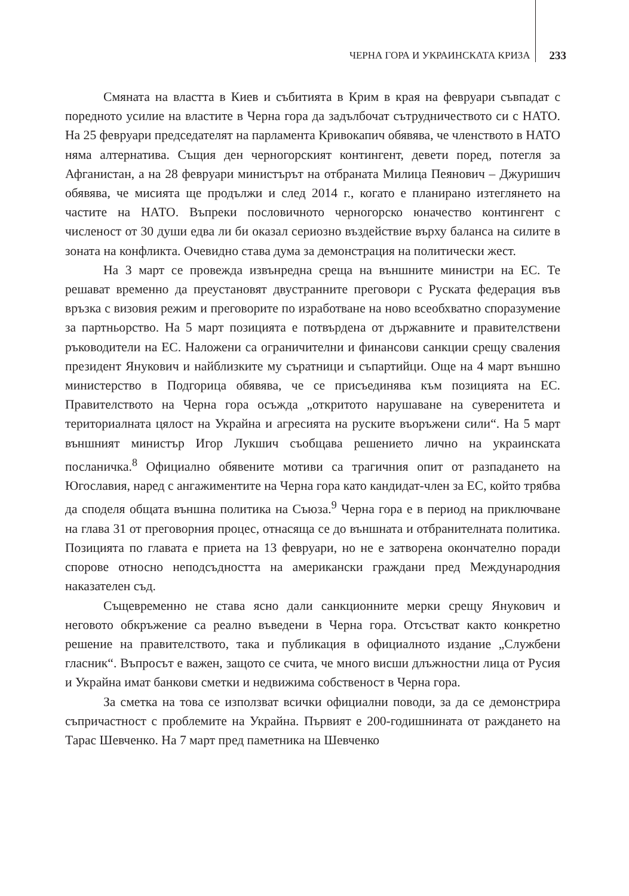ЧЕРНА ГОРА И УКРАИНСКАТА КРИЗА 233
Смяната на властта в Киев и събитията в Крим в края на февруари съвпадат с поредното усилие на властите в Черна гора да задълбочат сътрудничеството си с НАТО. На 25 февруари председателят на парламента Кривокапич обявява, че членството в НАТО няма алтернатива. Същия ден черногорският контингент, девети поред, потегля за Афганистан, а на 28 февруари министърът на отбраната Милица Пеянович – Джуришич обявява, че мисията ще продължи и след 2014 г., когато е планирано изтеглянето на частите на НАТО. Въпреки пословичното черногорско юначество контингент с численост от 30 души едва ли би оказал сериозно въздействие върху баланса на силите в зоната на конфликта. Очевидно става дума за демонстрация на политически жест.
На 3 март се провежда извънредна среща на външните министри на ЕС. Те решават временно да преустановят двустранните преговори с Руската федерация във връзка с визовия режим и преговорите по изработване на ново всеобхватно споразумение за партньорство. На 5 март позицията е потвърдена от държавните и правителствени ръководители на ЕС. Наложени са ограничителни и финансови санкции срещу сваления президент Янукович и найблизките му съратници и съпартийци. Още на 4 март външно министерство в Подгорица обявява, че се присъединява към позицията на ЕС. Правителството на Черна гора осъжда „откритото нарушаване на суверенитета и териториалната цялост на Украйна и агресията на руските въоръжени сили“. На 5 март външният министър Игор Лукшич съобщава решението лично на украинската посланичка.<sup>8</sup> Официално обявените мотиви са трагичния опит от разпадането на Югославия, наред с ангажиментите на Черна гора като кандидат-член за ЕС, който трябва да споделя общата външна политика на Съюза.<sup>9</sup> Черна гора е в период на приключване на глава 31 от преговорния процес, отнасяща се до външната и отбранителната политика. Позицията по главата е приета на 13 февруари, но не е затворена окончателно поради спорове относно неподсъдността на американски граждани пред Международния наказателен съд.
Същевременно не става ясно дали санкционните мерки срещу Янукович и неговото обкръжение са реално въведени в Черна гора. Отсъстват както конкретно решение на правителството, така и публикация в официалното издание „Службени гласник“. Въпросът е важен, защото се счита, че много висши длъжностни лица от Русия и Украйна имат банкови сметки и недвижима собственост в Черна гора.
За сметка на това се използват всички официални поводи, за да се демонстрира съпричастност с проблемите на Украйна. Първият е 200-годишнината от раждането на Тарас Шевченко. На 7 март пред паметника на Шевченко